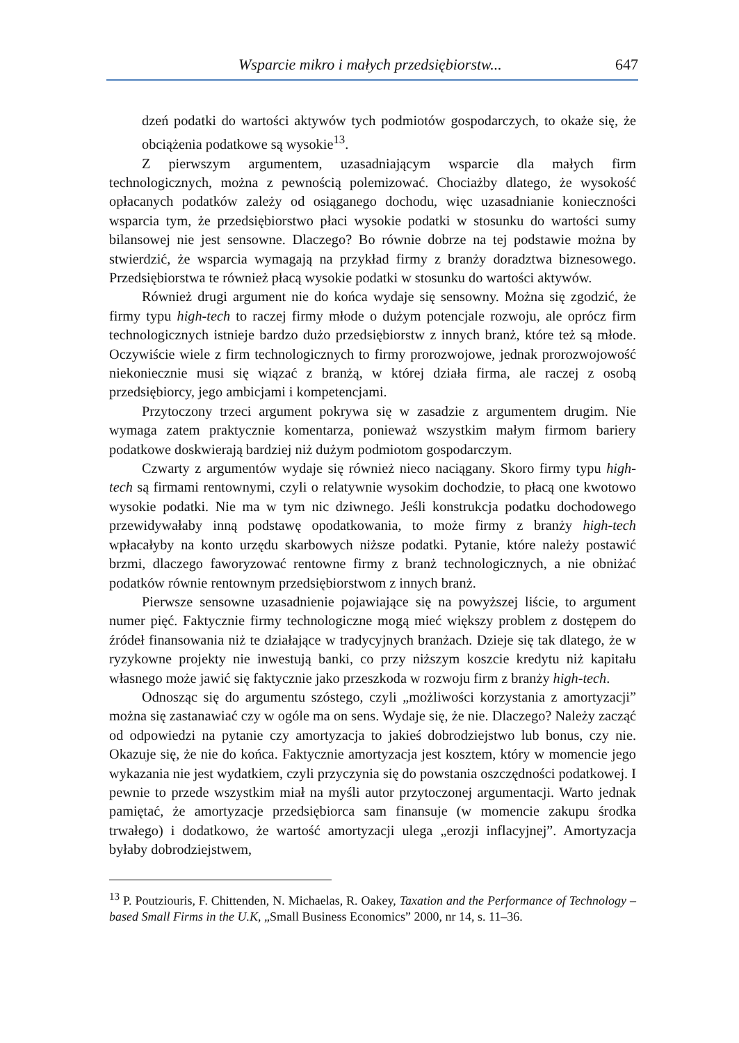Wsparcie mikro i małych przedsiębiorstw... 647
dzeń podatki do wartości aktywów tych podmiotów gospodarczych, to okaże się, że obciążenia podatkowe są wysokie<sup>13</sup>.
Z pierwszym argumentem, uzasadniającym wsparcie dla małych firm technologicznych, można z pewnością polemizować. Chociażby dlatego, że wysokość opłacanych podatków zależy od osiąganego dochodu, więc uzasadnianie konieczności wsparcia tym, że przedsiębiorstwo płaci wysokie podatki w stosunku do wartości sumy bilansowej nie jest sensowne. Dlaczego? Bo równie dobrze na tej podstawie można by stwierdzić, że wsparcia wymagają na przykład firmy z branży doradztwa biznesowego. Przedsiębiorstwa te również płacą wysokie podatki w stosunku do wartości aktywów.
Również drugi argument nie do końca wydaje się sensowny. Można się zgodzić, że firmy typu high-tech to raczej firmy młode o dużym potencjale rozwoju, ale oprócz firm technologicznych istnieje bardzo dużo przedsiębiorstw z innych branż, które też są młode. Oczywiście wiele z firm technologicznych to firmy prorozwojowe, jednak prorozwojowość niekoniecznie musi się wiązać z branżą, w której działa firma, ale raczej z osobą przedsiębiorcy, jego ambicjami i kompetencjami.
Przytoczony trzeci argument pokrywa się w zasadzie z argumentem drugim. Nie wymaga zatem praktycznie komentarza, ponieważ wszystkim małym firmom bariery podatkowe doskwierają bardziej niż dużym podmiotom gospodarczym.
Czwarty z argumentów wydaje się również nieco naciągany. Skoro firmy typu high-tech są firmami rentownymi, czyli o relatywnie wysokim dochodzie, to płacą one kwotowo wysokie podatki. Nie ma w tym nic dziwnego. Jeśli konstrukcja podatku dochodowego przewidywałaby inną podstawę opodatkowania, to może firmy z branży high-tech wpłacałyby na konto urzędu skarbowych niższe podatki. Pytanie, które należy postawić brzmi, dlaczego faworyzować rentowne firmy z branż technologicznych, a nie obniżać podatków równie rentownym przedsiębiorstwom z innych branż.
Pierwsze sensowne uzasadnienie pojawiające się na powyższej liście, to argument numer pięć. Faktycznie firmy technologiczne mogą mieć większy problem z dostępem do źródeł finansowania niż te działające w tradycyjnych branżach. Dzieje się tak dlatego, że w ryzykowne projekty nie inwestują banki, co przy niższym koszcie kredytu niż kapitału własnego może jawić się faktycznie jako przeszkoda w rozwoju firm z branży high-tech.
Odnosząc się do argumentu szóstego, czyli „możliwości korzystania z amortyzacji” można się zastanawiać czy w ogóle ma on sens. Wydaje się, że nie. Dlaczego? Należy zacząć od odpowiedzi na pytanie czy amortyzacja to jakieś dobrodziejstwo lub bonus, czy nie. Okazuje się, że nie do końca. Faktycznie amortyzacja jest kosztem, który w momencie jego wykazania nie jest wydatkiem, czyli przyczynia się do powstania oszczędności podatkowej. I pewnie to przede wszystkim miał na myśli autor przytoczonej argumentacji. Warto jednak pamiętać, że amortyzacje przedsiębiorca sam finansuje (w momencie zakupu środka trwałego) i dodatkowo, że wartość amortyzacji ulega „erozji inflacyjnej”. Amortyzacja byłaby dobrodziejstwem,
<sup>13</sup> P. Poutziouris, F. Chittenden, N. Michaelas, R. Oakey, Taxation and the Performance of Technology – based Small Firms in the U.K, „Small Business Economics” 2000, nr 14, s. 11–36.